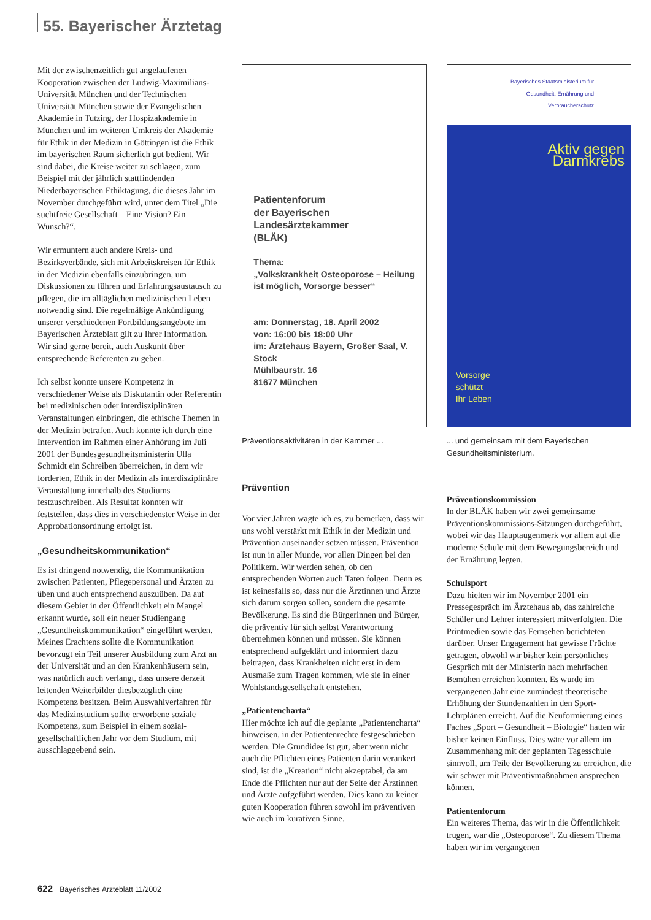55. Bayerischer Ärztetag
Mit der zwischenzeitlich gut angelaufenen Kooperation zwischen der Ludwig-Maximilians-Universität München und der Technischen Universität München sowie der Evangelischen Akademie in Tutzing, der Hospizakademie in München und im weiteren Umkreis der Akademie für Ethik in der Medizin in Göttingen ist die Ethik im bayerischen Raum sicherlich gut bedient. Wir sind dabei, die Kreise weiter zu schlagen, zum Beispiel mit der jährlich stattfindenden Niederbayerischen Ethiktagung, die dieses Jahr im November durchgeführt wird, unter dem Titel „Die suchtfreie Gesellschaft – Eine Vision? Ein Wunsch?“.
Wir ermuntern auch andere Kreis- und Bezirksverbände, sich mit Arbeitskreisen für Ethik in der Medizin ebenfalls einzubringen, um Diskussionen zu führen und Erfahrungsaustausch zu pflegen, die im alltäglichen medizinischen Leben notwendig sind. Die regelmäßige Ankündigung unserer verschiedenen Fortbildungsangebote im Bayerischen Ärzteblatt gilt zu Ihrer Information. Wir sind gerne bereit, auch Auskunft über entsprechende Referenten zu geben.
Ich selbst konnte unsere Kompetenz in verschiedener Weise als Diskutantin oder Referentin bei medizinischen oder interdisziplinären Veranstaltungen einbringen, die ethische Themen in der Medizin betrafen. Auch konnte ich durch eine Intervention im Rahmen einer Anhörung im Juli 2001 der Bundesgesundheitsministerin Ulla Schmidt ein Schreiben überreichen, in dem wir forderten, Ethik in der Medizin als interdisziplinäre Veranstaltung innerhalb des Studiums festzuschreiben. Als Resultat konnten wir feststellen, dass dies in verschiedenster Weise in der Approbationsordnung erfolgt ist.
„Gesundheitskommunikation“
Es ist dringend notwendig, die Kommunikation zwischen Patienten, Pflegepersonal und Ärzten zu üben und auch entsprechend auszuüben. Da auf diesem Gebiet in der Öffentlichkeit ein Mangel erkannt wurde, soll ein neuer Studiengang „Gesundheitskommunikation“ eingeführt werden. Meines Erachtens sollte die Kommunikation bevorzugt ein Teil unserer Ausbildung zum Arzt an der Universität und an den Krankenhäusern sein, was natürlich auch verlangt, dass unsere derzeit leitenden Weiterbilder diesbezüglich eine Kompetenz besitzen. Beim Auswahlverfahren für das Medizinstudium sollte erworbene soziale Kompetenz, zum Beispiel in einem sozial-gesellschaftlichen Jahr vor dem Studium, mit ausschlaggebend sein.
Patientenforum
der Bayerischen
Landesärztekammer
(BLÄK)
Thema:
„Volkskrankheit Osteoporose – Heilung ist möglich, Vorsorge besser“
am: Donnerstag, 18. April 2002
von: 16:00 bis 18:00 Uhr
im: Ärztehaus Bayern, Großer Saal, V. Stock
Mühlbaurstr. 16
81677 München
Präventionsaktivitäten in der Kammer ...
Prävention
Vor vier Jahren wagte ich es, zu bemerken, dass wir uns wohl verstärkt mit Ethik in der Medizin und Prävention auseinander setzen müssen. Prävention ist nun in aller Munde, vor allen Dingen bei den Politikern. Wir werden sehen, ob den entsprechenden Worten auch Taten folgen. Denn es ist keinesfalls so, dass nur die Ärztinnen und Ärzte sich darum sorgen sollen, sondern die gesamte Bevölkerung. Es sind die Bürgerinnen und Bürger, die präventiv für sich selbst Verantwortung übernehmen können und müssen. Sie können entsprechend aufgeklärt und informiert dazu beitragen, dass Krankheiten nicht erst in dem Ausmaße zum Tragen kommen, wie sie in einer Wohlstandsgesellschaft entstehen.
„Patientencharta“
Hier möchte ich auf die geplante „Patientencharta“ hinweisen, in der Patientenrechte festgeschrieben werden. Die Grundidee ist gut, aber wenn nicht auch die Pflichten eines Patienten darin verankert sind, ist die „Kreation“ nicht akzeptabel, da am Ende die Pflichten nur auf der Seite der Ärztinnen und Ärzte aufgeführt werden. Dies kann zu keiner guten Kooperation führen sowohl im präventiven wie auch im kurativen Sinne.
Bayerisches Staatsministerium für
Gesundheit, Ernährung und
Verbraucherschutz
Aktiv gegen
Darmkrebs
Vorsorge
schützt
Ihr Leben
... und gemeinsam mit dem Bayerischen Gesundheitsministerium.
Präventionskommission
In der BLÄK haben wir zwei gemeinsame Präventionskommissions-Sitzungen durchgeführt, wobei wir das Hauptaugenmerk vor allem auf die moderne Schule mit dem Bewegungsbereich und der Ernährung legten.
Schulsport
Dazu hielten wir im November 2001 ein Pressegespräch im Ärztehaus ab, das zahlreiche Schüler und Lehrer interessiert mitverfolgten. Die Printmedien sowie das Fernsehen berichteten darüber. Unser Engagement hat gewisse Früchte getragen, obwohl wir bisher kein persönliches Gespräch mit der Ministerin nach mehrfachen Bemühen erreichen konnten. Es wurde im vergangenen Jahr eine zumindest theoretische Erhöhung der Stundenzahlen in den Sport-Lehrplänen erreicht. Auf die Neuformierung eines Faches „Sport – Gesundheit – Biologie“ hatten wir bisher keinen Einfluss. Dies wäre vor allem im Zusammenhang mit der geplanten Tagesschule sinnvoll, um Teile der Bevölkerung zu erreichen, die wir schwer mit Präventivmaßnahmen ansprechen können.
Patientenforum
Ein weiteres Thema, das wir in die Öffentlichkeit trugen, war die „Osteoporose“. Zu diesem Thema haben wir im vergangenen
622 Bayerisches Ärzteblatt 11/2002